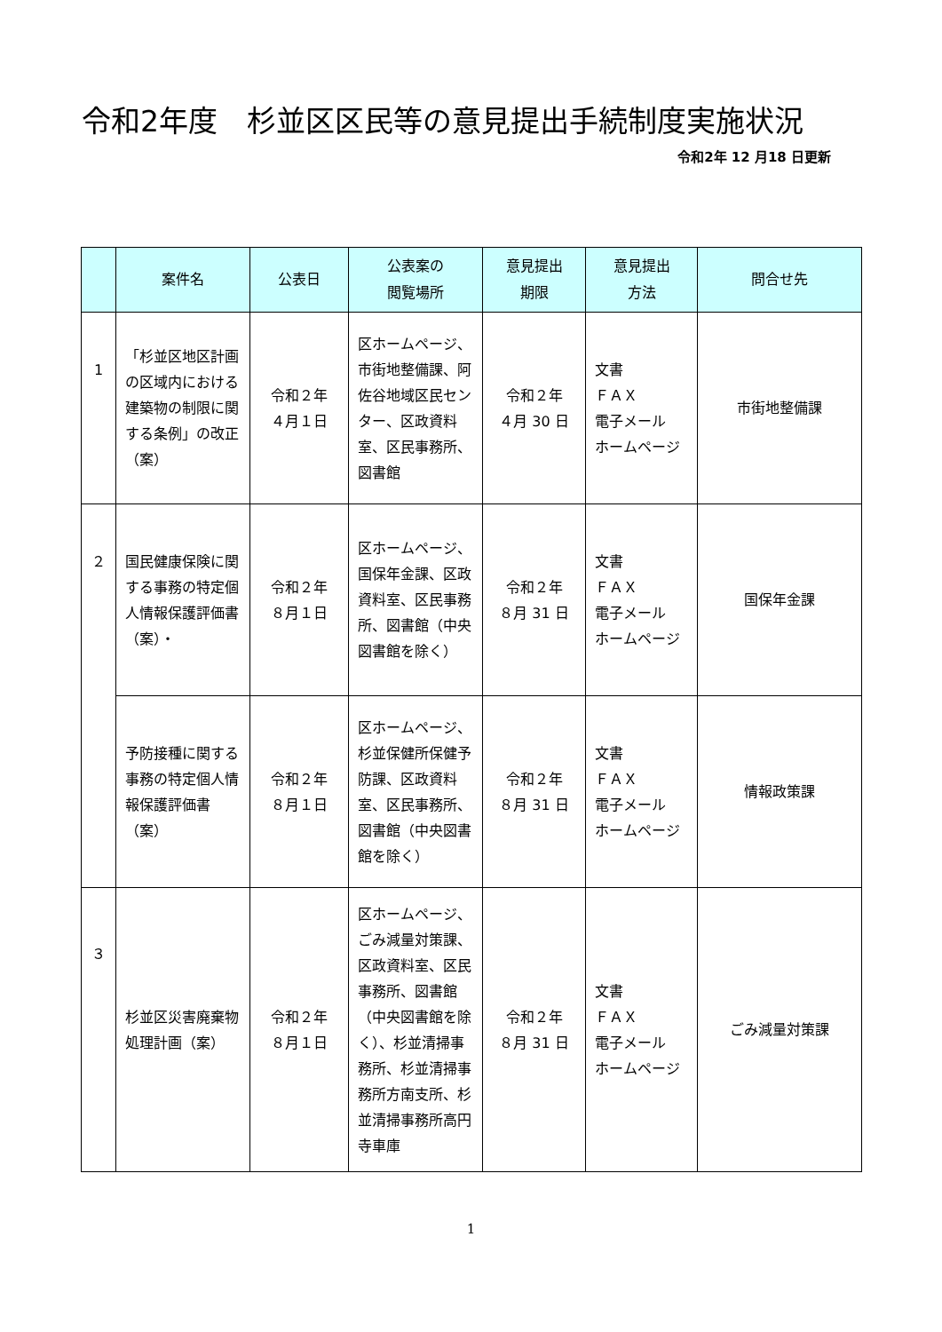令和2年度　杉並区区民等の意見提出手続制度実施状況
令和2年 12 月18 日更新
| | 案件名 | 公表日 | 公表案の 閲覧場所 | 意見提出 期限 | 意見提出 方法 | 問合せ先 |
| --- | --- | --- | --- | --- | --- | --- |
| 1 | 「杉並区地区計画の区域内における建築物の制限に関する条例」の改正（案） | 令和２年 ４月１日 | 区ホームページ、市街地整備課、阿佐谷地域区民センター、区政資料室、区民事務所、図書館 | 令和２年 ４月 30 日 | 文書 ＦＡＸ 電子メール ホームページ | 市街地整備課 |
| ２ | 国民健康保険に関する事務の特定個人情報保護評価書（案）・ | 令和２年 ８月１日 | 区ホームページ、国保年金課、区政資料室、区民事務所、図書館（中央図書館を除く） | 令和２年 ８月 31 日 | 文書 ＦＡＸ 電子メール ホームページ | 国保年金課 |
| | 予防接種に関する事務の特定個人情報保護評価書（案） | 令和２年 ８月１日 | 区ホームページ、杉並保健所保健予防課、区政資料室、区民事務所、図書館（中央図書館を除く） | 令和２年 ８月 31 日 | 文書 ＦＡＸ 電子メール ホームページ | 情報政策課 |
| ３ | 杉並区災害廃棄物処理計画（案） | 令和２年 ８月１日 | 区ホームページ、ごみ減量対策課、区政資料室、区民事務所、図書館（中央図書館を除く）、杉並清掃事務所、杉並清掃事務所方南支所、杉並清掃事務所高円寺車庫 | 令和２年 ８月 31 日 | 文書 ＦＡＸ 電子メール ホームページ | ごみ減量対策課 |
1